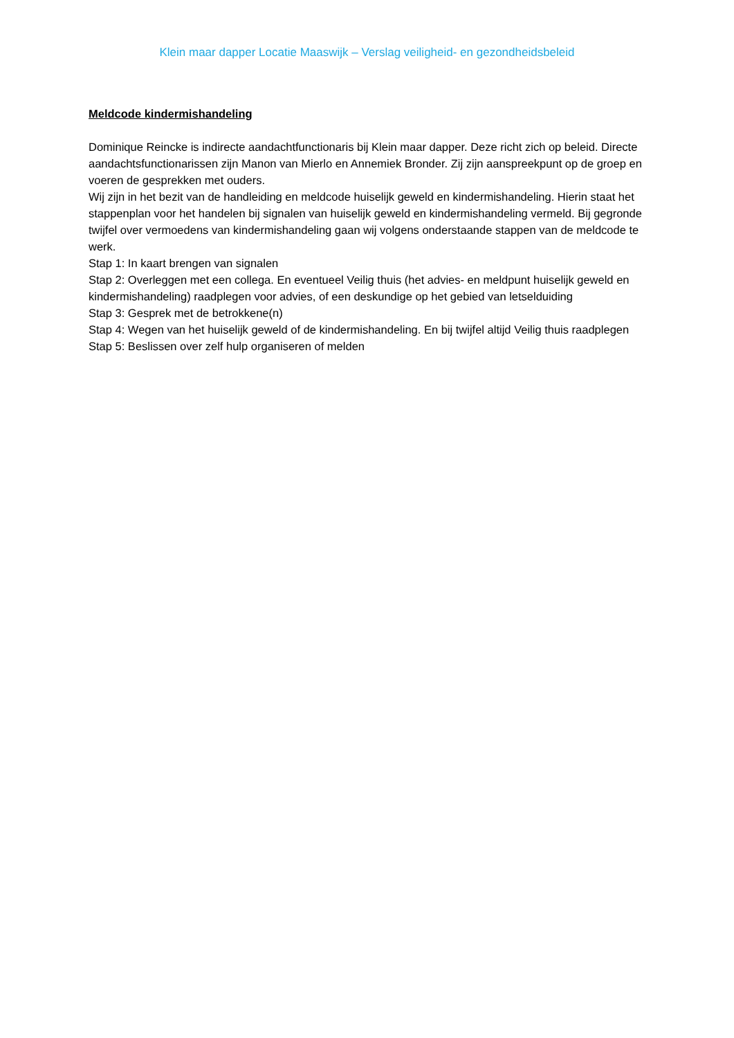Klein maar dapper Locatie Maaswijk – Verslag veiligheid- en gezondheidsbeleid
Meldcode kindermishandeling
Dominique Reincke is indirecte aandachtfunctionaris bij Klein maar dapper. Deze richt zich op beleid. Directe aandachtsfunctionarissen zijn Manon van Mierlo en Annemiek Bronder. Zij zijn aanspreekpunt op de groep en voeren de gesprekken met ouders.
Wij zijn in het bezit van de handleiding en meldcode huiselijk geweld en kindermishandeling. Hierin staat het stappenplan voor het handelen bij signalen van huiselijk geweld en kindermishandeling vermeld. Bij gegronde twijfel over vermoedens van kindermishandeling gaan wij volgens onderstaande stappen van de meldcode te werk.
Stap 1: In kaart brengen van signalen
Stap 2: Overleggen met een collega. En eventueel Veilig thuis (het advies- en meldpunt huiselijk geweld en kindermishandeling) raadplegen voor advies, of een deskundige op het gebied van letselduiding
Stap 3: Gesprek met de betrokkene(n)
Stap 4: Wegen van het huiselijk geweld of de kindermishandeling. En bij twijfel altijd Veilig thuis raadplegen
Stap 5: Beslissen over zelf hulp organiseren of melden